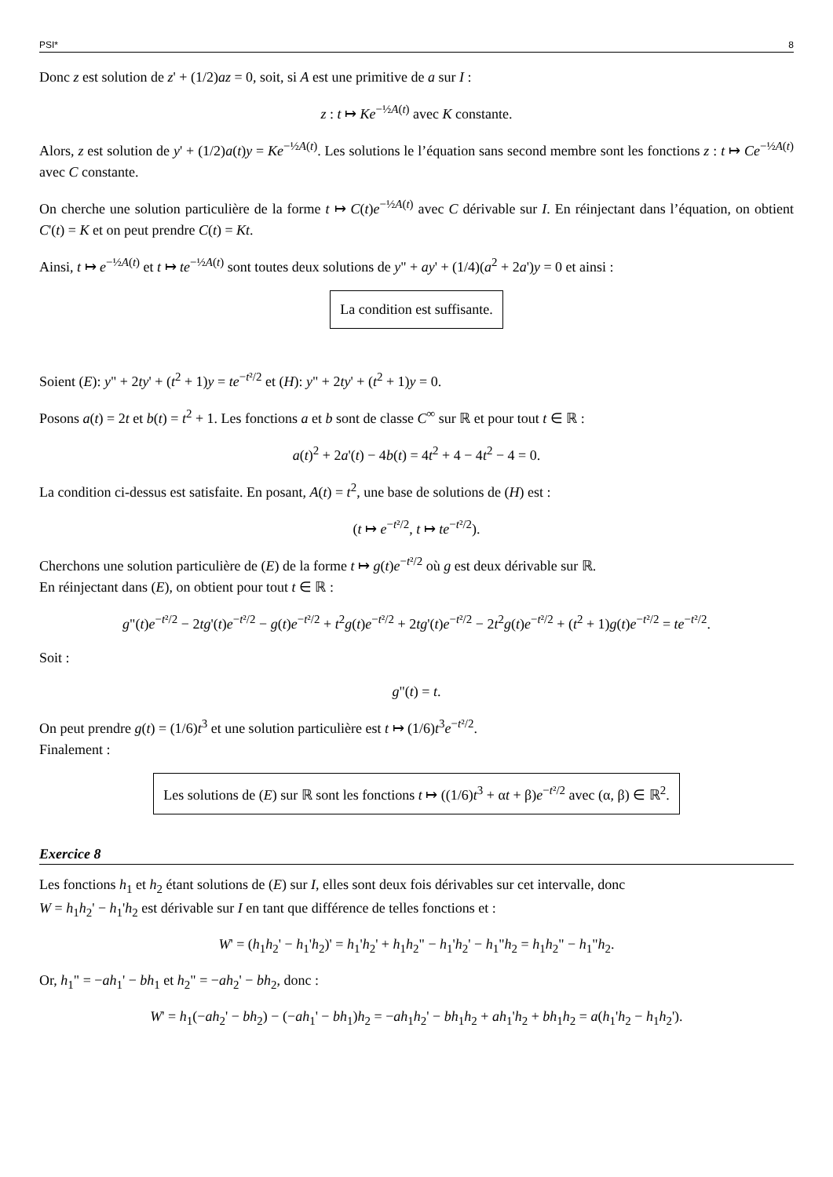PSI* 8
Donc z est solution de z' + (1/2)az = 0, soit, si A est une primitive de a sur I :
z : t ↦ Ke<sup>−½A(t)</sup> avec K constante.
Alors, z est solution de y' + (1/2)a(t)y = Ke<sup>−½A(t)</sup>. Les solutions le l’équation sans second membre sont les fonctions z : t ↦ Ce<sup>−½A(t)</sup> avec C constante.
On cherche une solution particulière de la forme t ↦ C(t)e<sup>−½A(t)</sup> avec C dérivable sur I. En réinjectant dans l’équation, on obtient C'(t) = K et on peut prendre C(t) = Kt.
Ainsi, t ↦ e<sup>−½A(t)</sup> et t ↦ te<sup>−½A(t)</sup> sont toutes deux solutions de y" + ay' + (1/4)(a<sup>2</sup> + 2a')y = 0 et ainsi :
La condition est suffisante.
Soient (E): y" + 2ty' + (t<sup>2</sup> + 1)y = te<sup>−t²/2</sup> et (H): y" + 2ty' + (t<sup>2</sup> + 1)y = 0.
Posons a(t) = 2t et b(t) = t<sup>2</sup> + 1. Les fonctions a et b sont de classe C<sup>∞</sup> sur ℝ et pour tout t ∈ ℝ :
a(t)<sup>2</sup> + 2a'(t) − 4b(t) = 4t<sup>2</sup> + 4 − 4t<sup>2</sup> − 4 = 0.
La condition ci-dessus est satisfaite. En posant, A(t) = t<sup>2</sup>, une base de solutions de (H) est :
(t ↦ e<sup>−t²/2</sup>, t ↦ te<sup>−t²/2</sup>).
Cherchons une solution particulière de (E) de la forme t ↦ g(t)e<sup>−t²/2</sup> où g est deux dérivable sur ℝ.
En réinjectant dans (E), on obtient pour tout t ∈ ℝ :
g"(t)e<sup>−t²/2</sup> − 2tg'(t)e<sup>−t²/2</sup> − g(t)e<sup>−t²/2</sup> + t<sup>2</sup>g(t)e<sup>−t²/2</sup> + 2tg'(t)e<sup>−t²/2</sup> − 2t<sup>2</sup>g(t)e<sup>−t²/2</sup> + (t<sup>2</sup> + 1)g(t)e<sup>−t²/2</sup> = te<sup>−t²/2</sup>.
Soit :
g"(t) = t.
On peut prendre g(t) = (1/6)t<sup>3</sup> et une solution particulière est t ↦ (1/6)t<sup>3</sup>e<sup>−t²/2</sup>.
Finalement :
Les solutions de (E) sur ℝ sont les fonctions t ↦ ((1/6)t<sup>3</sup> + αt + β)e<sup>−t²/2</sup> avec (α, β) ∈ ℝ<sup>2</sup>.
Exercice 8
Les fonctions h<sub>1</sub> et h<sub>2</sub> étant solutions de (E) sur I, elles sont deux fois dérivables sur cet intervalle, donc
W = h<sub>1</sub>h<sub>2</sub>' − h<sub>1</sub>'h<sub>2</sub> est dérivable sur I en tant que différence de telles fonctions et :
W' = (h<sub>1</sub>h<sub>2</sub>' − h<sub>1</sub>'h<sub>2</sub>)' = h<sub>1</sub>'h<sub>2</sub>' + h<sub>1</sub>h<sub>2</sub>" − h<sub>1</sub>'h<sub>2</sub>' − h<sub>1</sub>"h<sub>2</sub> = h<sub>1</sub>h<sub>2</sub>" − h<sub>1</sub>"h<sub>2</sub>.
Or, h<sub>1</sub>" = −ah<sub>1</sub>' − bh<sub>1</sub> et h<sub>2</sub>" = −ah<sub>2</sub>' − bh<sub>2</sub>, donc :
W' = h<sub>1</sub>(−ah<sub>2</sub>' − bh<sub>2</sub>) − (−ah<sub>1</sub>' − bh<sub>1</sub>)h<sub>2</sub> = −ah<sub>1</sub>h<sub>2</sub>' − bh<sub>1</sub>h<sub>2</sub> + ah<sub>1</sub>'h<sub>2</sub> + bh<sub>1</sub>h<sub>2</sub> = a(h<sub>1</sub>'h<sub>2</sub> − h<sub>1</sub>h<sub>2</sub>').